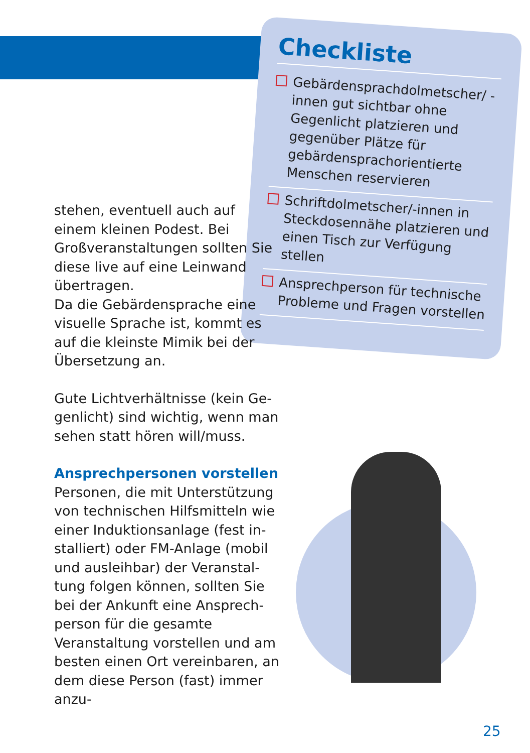Checkliste
Gebärdensprachdolmetscher/ -innen gut sichtbar ohne Gegenlicht platzieren und gegenüber Plätze für gebärden­sprachorientierte Menschen reservieren
Schriftdolmetscher/-innen in Steckdosennähe platzieren und einen Tisch zur Verfügung stellen
Ansprechperson für technische Probleme und Fragen vorstellen
stehen, eventuell auch auf einem kleinen Podest. Bei Großveranstaltungen soll­ten Sie diese live auf eine Leinwand übertragen.
Da die Gebärdensprache eine visuelle Sprache ist, kommt es auf die kleinste Mimik bei der Übersetzung an.
Gute Lichtverhältnisse (kein Ge­genlicht) sind wichtig, wenn man sehen statt hören will/muss.
Ansprechpersonen vorstellen
Personen, die mit Unterstützung von technischen Hilfsmitteln wie einer Induktionsanlage (fest in­stalliert) oder FM-Anlage (mobil und ausleihbar) der Veranstal­tung folgen können, sollten Sie bei der Ankunft eine Ansprech­person für die gesamte Veranstal­tung vorstellen und am besten einen Ort vereinbaren, an dem diese Person (fast) immer anzu-
25